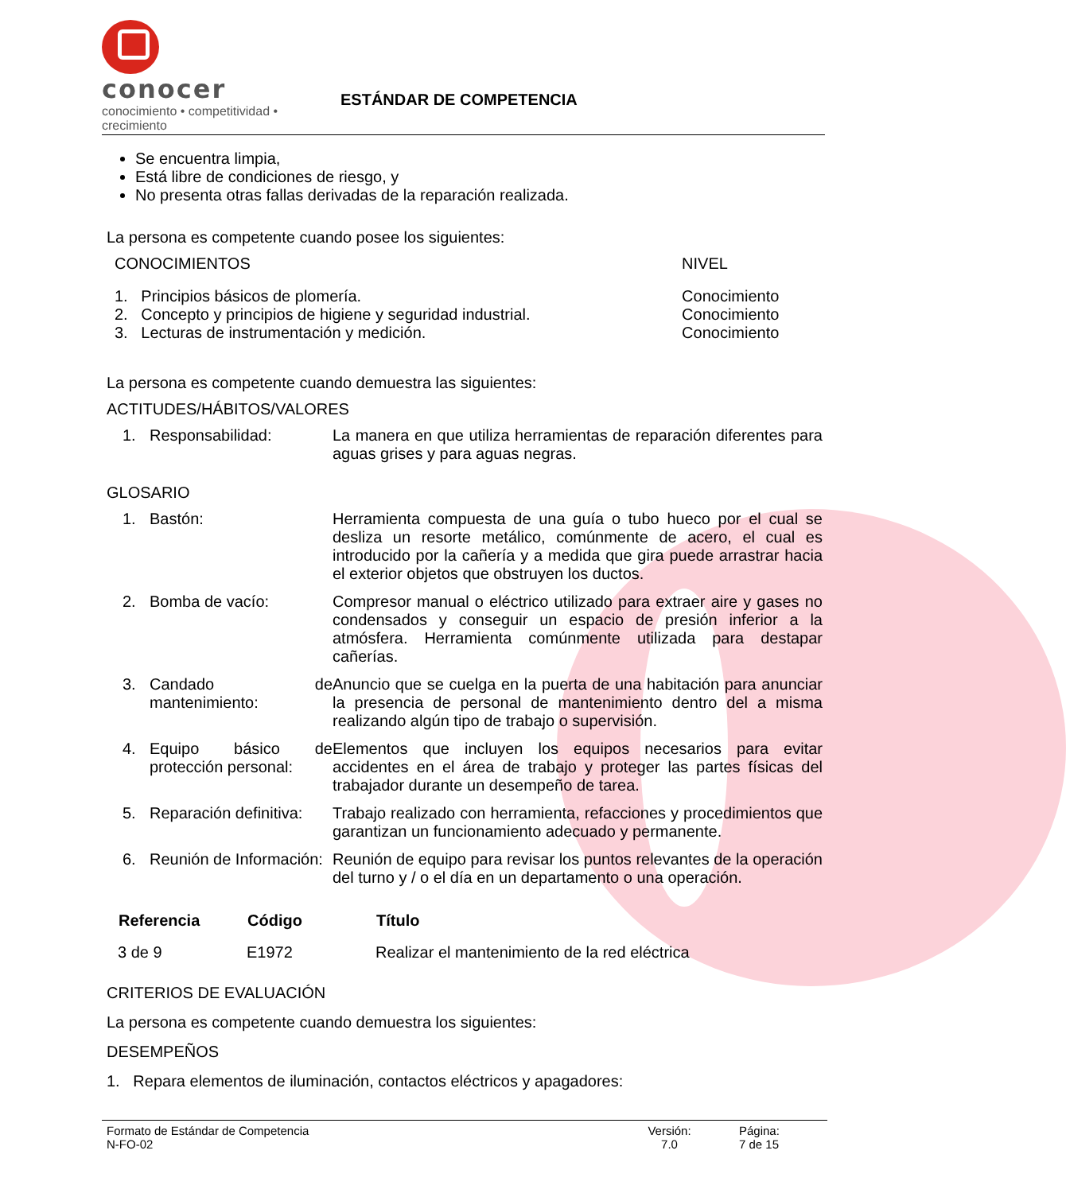conocer
conocimiento • competitividad • crecimiento
ESTÁNDAR DE COMPETENCIA
Se encuentra limpia,
Está libre de condiciones de riesgo, y
No presenta otras fallas derivadas de la reparación realizada.
La persona es competente cuando posee los siguientes:
| CONOCIMIENTOS | NIVEL |
| 1. Principios básicos de plomería. | Conocimiento |
| 2. Concepto y principios de higiene y seguridad industrial. | Conocimiento |
| 3. Lecturas de instrumentación y medición. | Conocimiento |
La persona es competente cuando demuestra las siguientes:
ACTITUDES/HÁBITOS/VALORES
| 1. | Responsabilidad: | La manera en que utiliza herramientas de reparación diferentes para aguas grises y para aguas negras. |
GLOSARIO
| 1. | Bastón: | Herramienta compuesta de una guía o tubo hueco por el cual se desliza un resorte metálico, comúnmente de acero, el cual es introducido por la cañería y a medida que gira puede arrastrar hacia el exterior objetos que obstruyen los ductos. |
| 2. | Bomba de vacío: | Compresor manual o eléctrico utilizado para extraer aire y gases no condensados y conseguir un espacio de presión inferior a la atmósfera. Herramienta comúnmente utilizada para destapar cañerías. |
| 3. | Candado de mantenimiento: | Anuncio que se cuelga en la puerta de una habitación para anunciar la presencia de personal de mantenimiento dentro del a misma realizando algún tipo de trabajo o supervisión. |
| 4. | Equipo básico de protección personal: | Elementos que incluyen los equipos necesarios para evitar accidentes en el área de trabajo y proteger las partes físicas del trabajador durante un desempeño de tarea. |
| 5. | Reparación definitiva: | Trabajo realizado con herramienta, refacciones y procedimientos que garantizan un funcionamiento adecuado y permanente. |
| 6. | Reunión de Información: | Reunión de equipo para revisar los puntos relevantes de la operación del turno y / o el día en un departamento o una operación. |
| Referencia | Código | Título |
| --- | --- | --- |
| 3 de 9 | E1972 | Realizar el mantenimiento de la red eléctrica |
CRITERIOS DE EVALUACIÓN
La persona es competente cuando demuestra los siguientes:
DESEMPEÑOS
1. Repara elementos de iluminación, contactos eléctricos y apagadores:
Formato de Estándar de Competencia
N-FO-02
Versión:
7.0
Página:
7 de 15